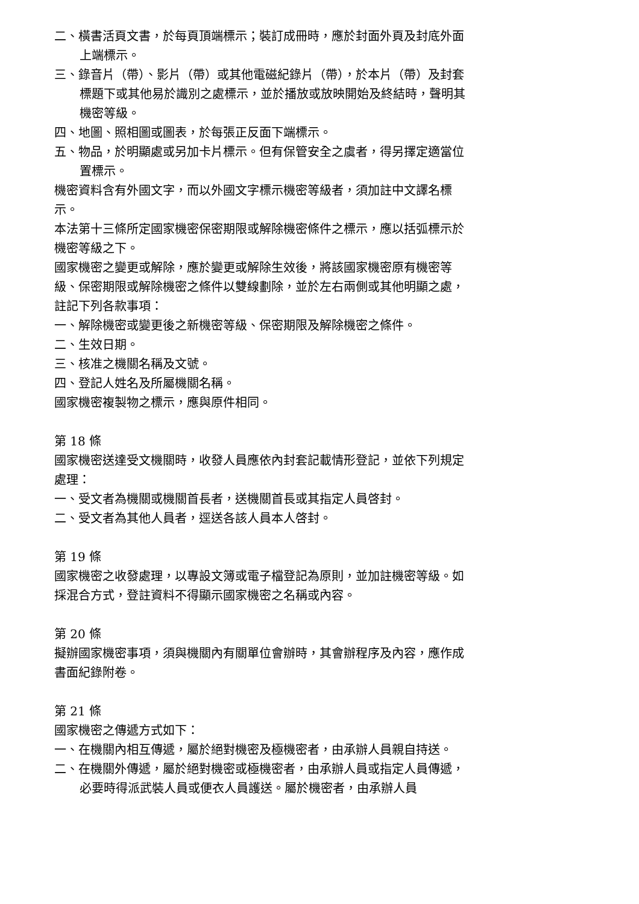二、橫書活頁文書，於每頁頂端標示；裝訂成冊時，應於封面外頁及封底外面上端標示。
三、錄音片（帶）、影片（帶）或其他電磁紀錄片（帶），於本片（帶）及封套標題下或其他易於識別之處標示，並於播放或放映開始及終結時，聲明其機密等級。
四、地圖、照相圖或圖表，於每張正反面下端標示。
五、物品，於明顯處或另加卡片標示。但有保管安全之虞者，得另擇定適當位置標示。
機密資料含有外國文字，而以外國文字標示機密等級者，須加註中文譯名標示。
本法第十三條所定國家機密保密期限或解除機密條件之標示，應以括弧標示於機密等級之下。
國家機密之變更或解除，應於變更或解除生效後，將該國家機密原有機密等級、保密期限或解除機密之條件以雙線劃除，並於左右兩側或其他明顯之處，註記下列各款事項：
一、解除機密或變更後之新機密等級、保密期限及解除機密之條件。
二、生效日期。
三、核准之機關名稱及文號。
四、登記人姓名及所屬機關名稱。
國家機密複製物之標示，應與原件相同。
第 18 條
國家機密送達受文機關時，收發人員應依內封套記載情形登記，並依下列規定處理：
一、受文者為機關或機關首長者，送機關首長或其指定人員啓封。
二、受文者為其他人員者，逕送各該人員本人啓封。
第 19 條
國家機密之收發處理，以專設文簿或電子檔登記為原則，並加註機密等級。如採混合方式，登註資料不得顯示國家機密之名稱或內容。
第 20 條
擬辦國家機密事項，須與機關內有關單位會辦時，其會辦程序及內容，應作成書面紀錄附卷。
第 21 條
國家機密之傳遞方式如下：
一、在機關內相互傳遞，屬於絕對機密及極機密者，由承辦人員親自持送。
二、在機關外傳遞，屬於絕對機密或極機密者，由承辦人員或指定人員傳遞，必要時得派武裝人員或便衣人員護送。屬於機密者，由承辦人員